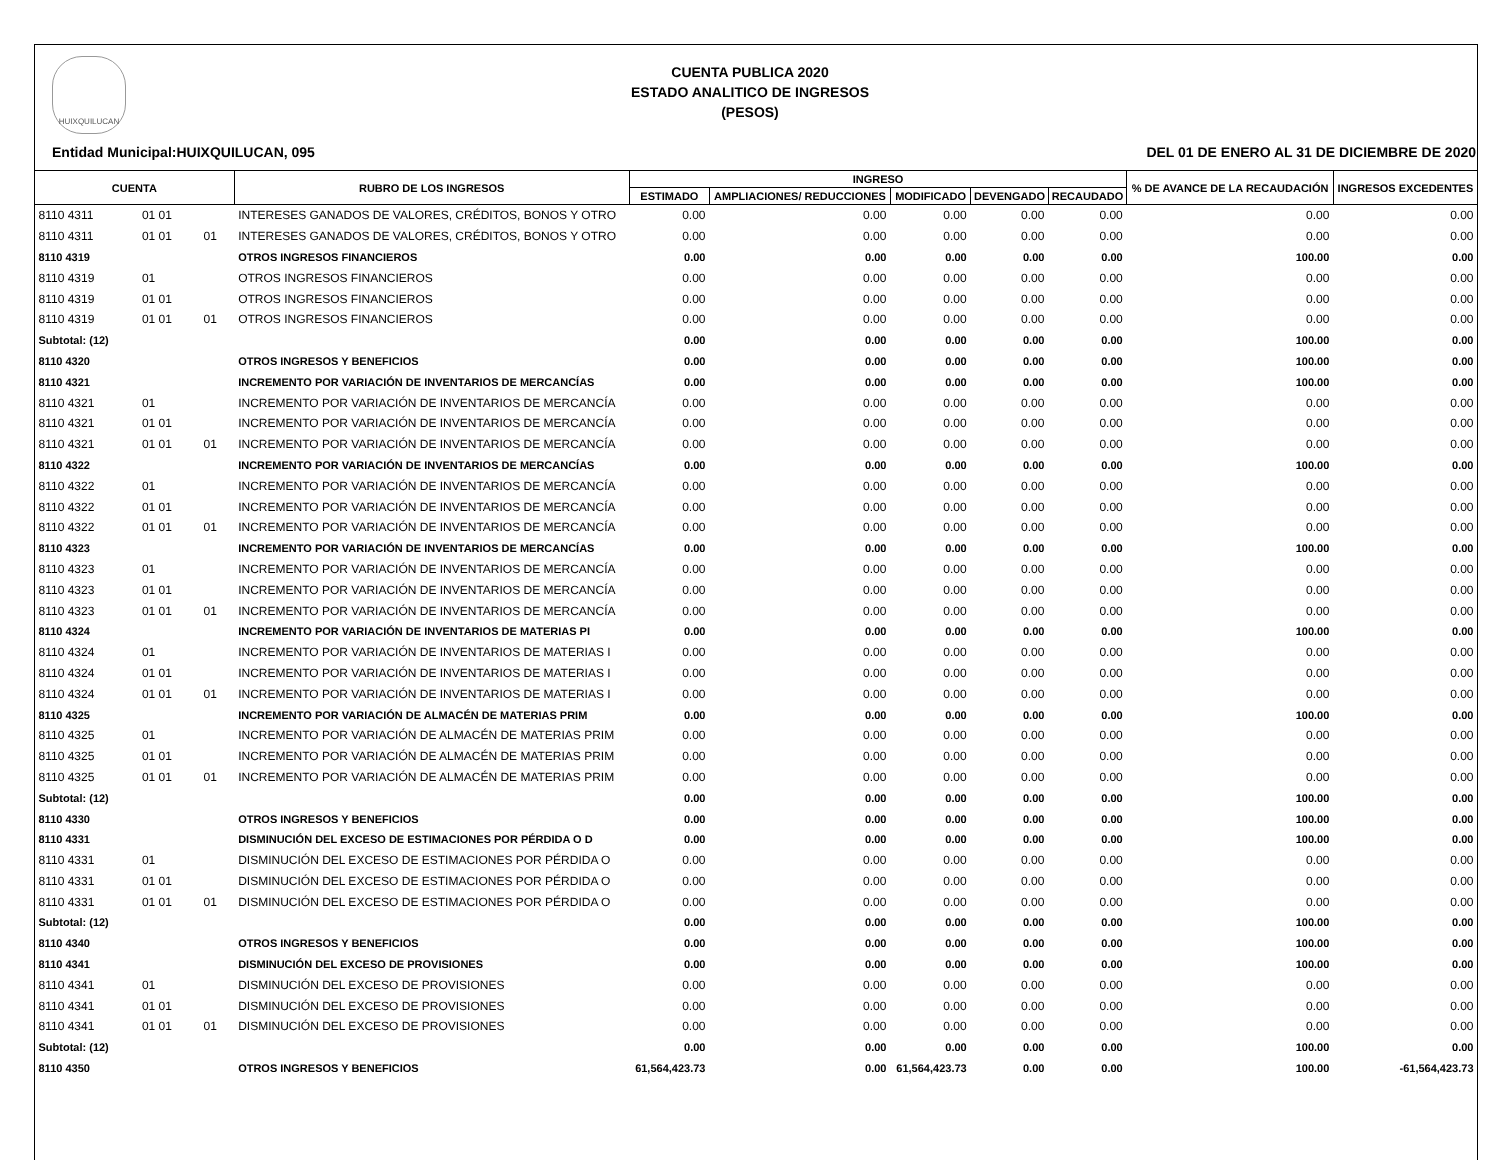HUIXQUILUCAN
CUENTA PUBLICA 2020
ESTADO ANALITICO DE INGRESOS
(PESOS)
Entidad Municipal:HUIXQUILUCAN, 095 DEL 01 DE ENERO AL 31 DE DICIEMBRE DE 2020
| CUENTA | | | RUBRO DE LOS INGRESOS | INGRESO | | | | | % DE AVANCE DE LA RECAUDACIÓN | INGRESOS EXCEDENTES |
| --- | --- | --- | --- | --- | --- | --- | --- | --- | --- | --- |
| | | | | ESTIMADO | AMPLIACIONES/ REDUCCIONES | MODIFICADO | DEVENGADO | RECAUDADO | | |
| 8110 4311 | 01 01 | | INTERESES GANADOS DE VALORES, CRÉDITOS, BONOS Y OTRO | 0.00 | 0.00 | 0.00 | 0.00 | 0.00 | 0.00 | 0.00 |
| 8110 4311 | 01 01 | 01 | INTERESES GANADOS DE VALORES, CRÉDITOS, BONOS Y OTRO | 0.00 | 0.00 | 0.00 | 0.00 | 0.00 | 0.00 | 0.00 |
| 8110 4319 | | | OTROS INGRESOS FINANCIEROS | 0.00 | 0.00 | 0.00 | 0.00 | 0.00 | 100.00 | 0.00 |
| 8110 4319 | 01 | | OTROS INGRESOS FINANCIEROS | 0.00 | 0.00 | 0.00 | 0.00 | 0.00 | 0.00 | 0.00 |
| 8110 4319 | 01 01 | | OTROS INGRESOS FINANCIEROS | 0.00 | 0.00 | 0.00 | 0.00 | 0.00 | 0.00 | 0.00 |
| 8110 4319 | 01 01 | 01 | OTROS INGRESOS FINANCIEROS | 0.00 | 0.00 | 0.00 | 0.00 | 0.00 | 0.00 | 0.00 |
| Subtotal: (12) | | | | 0.00 | 0.00 | 0.00 | 0.00 | 0.00 | 100.00 | 0.00 |
| 8110 4320 | | | OTROS INGRESOS Y BENEFICIOS | 0.00 | 0.00 | 0.00 | 0.00 | 0.00 | 100.00 | 0.00 |
| 8110 4321 | | | INCREMENTO POR VARIACIÓN DE INVENTARIOS DE MERCANCÍAS | 0.00 | 0.00 | 0.00 | 0.00 | 0.00 | 100.00 | 0.00 |
| 8110 4321 | 01 | | INCREMENTO POR VARIACIÓN DE INVENTARIOS DE MERCANCÍA | 0.00 | 0.00 | 0.00 | 0.00 | 0.00 | 0.00 | 0.00 |
| 8110 4321 | 01 01 | | INCREMENTO POR VARIACIÓN DE INVENTARIOS DE MERCANCÍA | 0.00 | 0.00 | 0.00 | 0.00 | 0.00 | 0.00 | 0.00 |
| 8110 4321 | 01 01 | 01 | INCREMENTO POR VARIACIÓN DE INVENTARIOS DE MERCANCÍA | 0.00 | 0.00 | 0.00 | 0.00 | 0.00 | 0.00 | 0.00 |
| 8110 4322 | | | INCREMENTO POR VARIACIÓN DE INVENTARIOS DE MERCANCÍAS | 0.00 | 0.00 | 0.00 | 0.00 | 0.00 | 100.00 | 0.00 |
| 8110 4322 | 01 | | INCREMENTO POR VARIACIÓN DE INVENTARIOS DE MERCANCÍA | 0.00 | 0.00 | 0.00 | 0.00 | 0.00 | 0.00 | 0.00 |
| 8110 4322 | 01 01 | | INCREMENTO POR VARIACIÓN DE INVENTARIOS DE MERCANCÍA | 0.00 | 0.00 | 0.00 | 0.00 | 0.00 | 0.00 | 0.00 |
| 8110 4322 | 01 01 | 01 | INCREMENTO POR VARIACIÓN DE INVENTARIOS DE MERCANCÍA | 0.00 | 0.00 | 0.00 | 0.00 | 0.00 | 0.00 | 0.00 |
| 8110 4323 | | | INCREMENTO POR VARIACIÓN DE INVENTARIOS DE MERCANCÍAS | 0.00 | 0.00 | 0.00 | 0.00 | 0.00 | 100.00 | 0.00 |
| 8110 4323 | 01 | | INCREMENTO POR VARIACIÓN DE INVENTARIOS DE MERCANCÍA | 0.00 | 0.00 | 0.00 | 0.00 | 0.00 | 0.00 | 0.00 |
| 8110 4323 | 01 01 | | INCREMENTO POR VARIACIÓN DE INVENTARIOS DE MERCANCÍA | 0.00 | 0.00 | 0.00 | 0.00 | 0.00 | 0.00 | 0.00 |
| 8110 4323 | 01 01 | 01 | INCREMENTO POR VARIACIÓN DE INVENTARIOS DE MERCANCÍA | 0.00 | 0.00 | 0.00 | 0.00 | 0.00 | 0.00 | 0.00 |
| 8110 4324 | | | INCREMENTO POR VARIACIÓN DE INVENTARIOS DE MATERIAS PI | 0.00 | 0.00 | 0.00 | 0.00 | 0.00 | 100.00 | 0.00 |
| 8110 4324 | 01 | | INCREMENTO POR VARIACIÓN DE INVENTARIOS DE MATERIAS I | 0.00 | 0.00 | 0.00 | 0.00 | 0.00 | 0.00 | 0.00 |
| 8110 4324 | 01 01 | | INCREMENTO POR VARIACIÓN DE INVENTARIOS DE MATERIAS I | 0.00 | 0.00 | 0.00 | 0.00 | 0.00 | 0.00 | 0.00 |
| 8110 4324 | 01 01 | 01 | INCREMENTO POR VARIACIÓN DE INVENTARIOS DE MATERIAS I | 0.00 | 0.00 | 0.00 | 0.00 | 0.00 | 0.00 | 0.00 |
| 8110 4325 | | | INCREMENTO POR VARIACIÓN DE ALMACÉN DE MATERIAS PRIM | 0.00 | 0.00 | 0.00 | 0.00 | 0.00 | 100.00 | 0.00 |
| 8110 4325 | 01 | | INCREMENTO POR VARIACIÓN DE ALMACÉN DE MATERIAS PRIM | 0.00 | 0.00 | 0.00 | 0.00 | 0.00 | 0.00 | 0.00 |
| 8110 4325 | 01 01 | | INCREMENTO POR VARIACIÓN DE ALMACÉN DE MATERIAS PRIM | 0.00 | 0.00 | 0.00 | 0.00 | 0.00 | 0.00 | 0.00 |
| 8110 4325 | 01 01 | 01 | INCREMENTO POR VARIACIÓN DE ALMACÉN DE MATERIAS PRIM | 0.00 | 0.00 | 0.00 | 0.00 | 0.00 | 0.00 | 0.00 |
| Subtotal: (12) | | | | 0.00 | 0.00 | 0.00 | 0.00 | 0.00 | 100.00 | 0.00 |
| 8110 4330 | | | OTROS INGRESOS Y BENEFICIOS | 0.00 | 0.00 | 0.00 | 0.00 | 0.00 | 100.00 | 0.00 |
| 8110 4331 | | | DISMINUCIÓN DEL EXCESO DE ESTIMACIONES POR PÉRDIDA O D | 0.00 | 0.00 | 0.00 | 0.00 | 0.00 | 100.00 | 0.00 |
| 8110 4331 | 01 | | DISMINUCIÓN DEL EXCESO DE ESTIMACIONES POR PÉRDIDA O | 0.00 | 0.00 | 0.00 | 0.00 | 0.00 | 0.00 | 0.00 |
| 8110 4331 | 01 01 | | DISMINUCIÓN DEL EXCESO DE ESTIMACIONES POR PÉRDIDA O | 0.00 | 0.00 | 0.00 | 0.00 | 0.00 | 0.00 | 0.00 |
| 8110 4331 | 01 01 | 01 | DISMINUCIÓN DEL EXCESO DE ESTIMACIONES POR PÉRDIDA O | 0.00 | 0.00 | 0.00 | 0.00 | 0.00 | 0.00 | 0.00 |
| Subtotal: (12) | | | | 0.00 | 0.00 | 0.00 | 0.00 | 0.00 | 100.00 | 0.00 |
| 8110 4340 | | | OTROS INGRESOS Y BENEFICIOS | 0.00 | 0.00 | 0.00 | 0.00 | 0.00 | 100.00 | 0.00 |
| 8110 4341 | | | DISMINUCIÓN DEL EXCESO DE PROVISIONES | 0.00 | 0.00 | 0.00 | 0.00 | 0.00 | 100.00 | 0.00 |
| 8110 4341 | 01 | | DISMINUCIÓN DEL EXCESO DE PROVISIONES | 0.00 | 0.00 | 0.00 | 0.00 | 0.00 | 0.00 | 0.00 |
| 8110 4341 | 01 01 | | DISMINUCIÓN DEL EXCESO DE PROVISIONES | 0.00 | 0.00 | 0.00 | 0.00 | 0.00 | 0.00 | 0.00 |
| 8110 4341 | 01 01 | 01 | DISMINUCIÓN DEL EXCESO DE PROVISIONES | 0.00 | 0.00 | 0.00 | 0.00 | 0.00 | 0.00 | 0.00 |
| Subtotal: (12) | | | | 0.00 | 0.00 | 0.00 | 0.00 | 0.00 | 100.00 | 0.00 |
| 8110 4350 | | | OTROS INGRESOS Y BENEFICIOS | 61,564,423.73 | 0.00 | 61,564,423.73 | 0.00 | 0.00 | 100.00 | -61,564,423.73 |